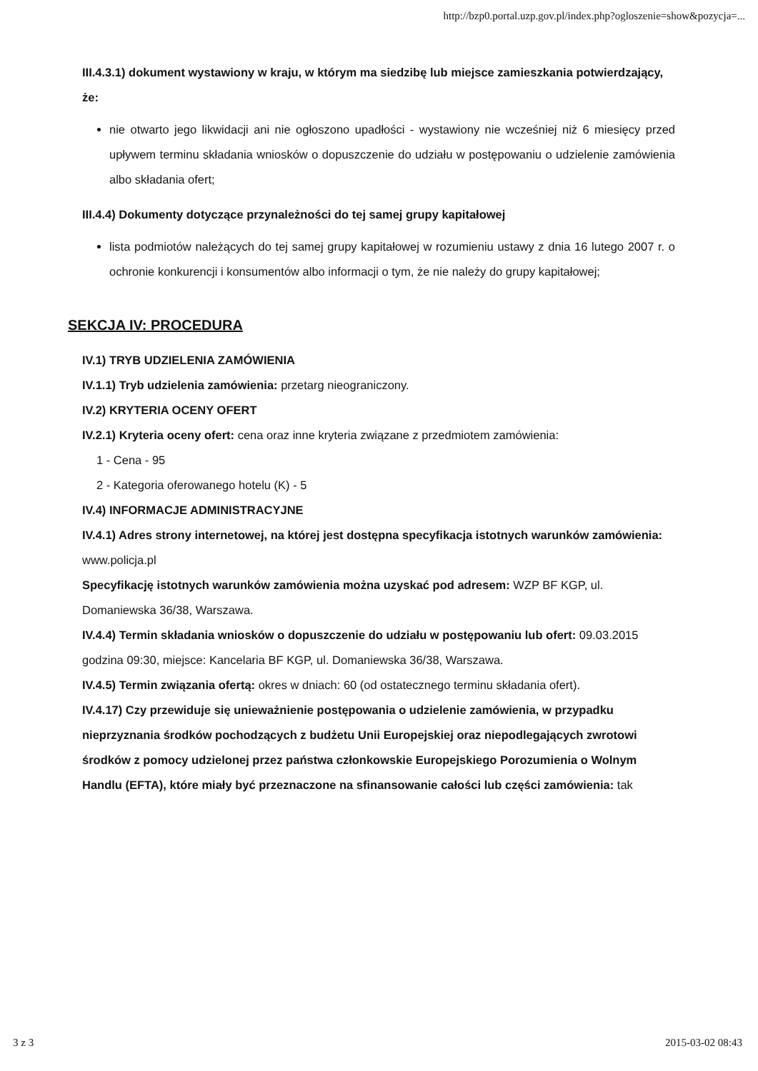http://bzp0.portal.uzp.gov.pl/index.php?ogloszenie=show&pozycja=...
III.4.3.1) dokument wystawiony w kraju, w którym ma siedzibę lub miejsce zamieszkania potwierdzający, że:
nie otwarto jego likwidacji ani nie ogłoszono upadłości - wystawiony nie wcześniej niż 6 miesięcy przed upływem terminu składania wniosków o dopuszczenie do udziału w postępowaniu o udzielenie zamówienia albo składania ofert;
III.4.4) Dokumenty dotyczące przynależności do tej samej grupy kapitałowej
lista podmiotów należących do tej samej grupy kapitałowej w rozumieniu ustawy z dnia 16 lutego 2007 r. o ochronie konkurencji i konsumentów albo informacji o tym, że nie należy do grupy kapitałowej;
SEKCJA IV: PROCEDURA
IV.1) TRYB UDZIELENIA ZAMÓWIENIA
IV.1.1) Tryb udzielenia zamówienia: przetarg nieograniczony.
IV.2) KRYTERIA OCENY OFERT
IV.2.1) Kryteria oceny ofert: cena oraz inne kryteria związane z przedmiotem zamówienia:
1 - Cena - 95
2 - Kategoria oferowanego hotelu (K) - 5
IV.4) INFORMACJE ADMINISTRACYJNE
IV.4.1) Adres strony internetowej, na której jest dostępna specyfikacja istotnych warunków zamówienia: www.policja.pl
Specyfikację istotnych warunków zamówienia można uzyskać pod adresem: WZP BF KGP, ul. Domaniewska 36/38, Warszawa.
IV.4.4) Termin składania wniosków o dopuszczenie do udziału w postępowaniu lub ofert: 09.03.2015 godzina 09:30, miejsce: Kancelaria BF KGP, ul. Domaniewska 36/38, Warszawa.
IV.4.5) Termin związania ofertą: okres w dniach: 60 (od ostatecznego terminu składania ofert).
IV.4.17) Czy przewiduje się unieważnienie postępowania o udzielenie zamówienia, w przypadku nieprzyznania środków pochodzących z budżetu Unii Europejskiej oraz niepodlegających zwrotowi środków z pomocy udzielonej przez państwa członkowskie Europejskiego Porozumienia o Wolnym Handlu (EFTA), które miały być przeznaczone na sfinansowanie całości lub części zamówienia: tak
3 z 3 2015-03-02 08:43